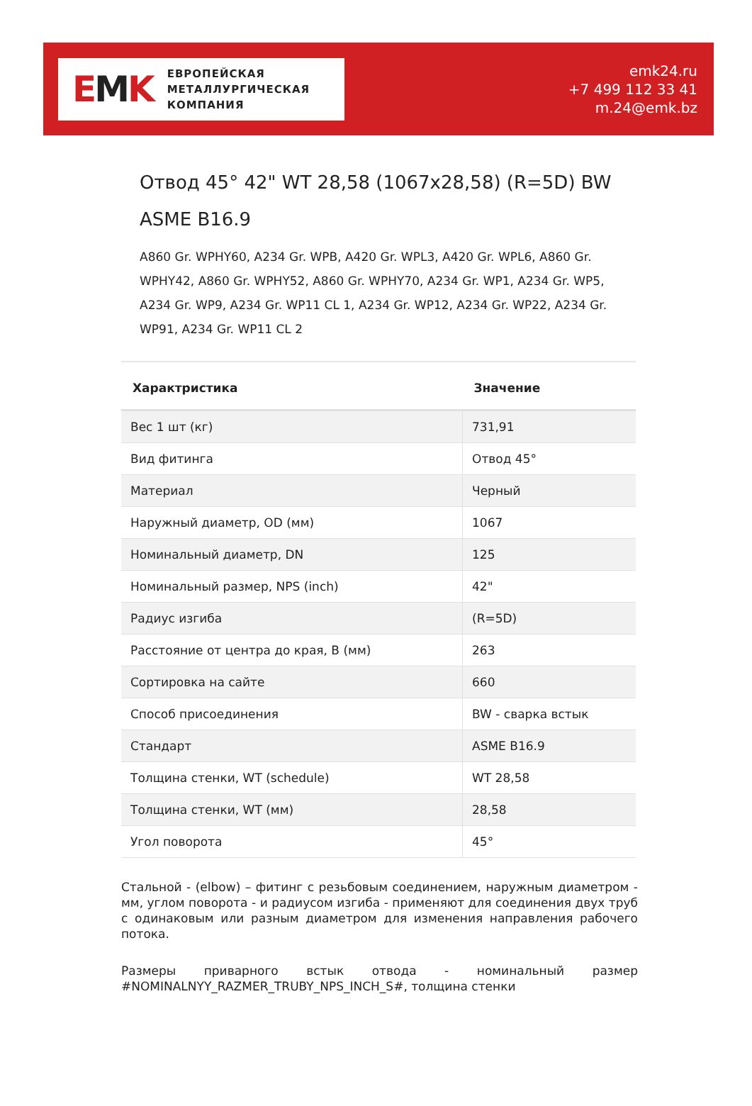EMK
ЕВРОПЕЙСКАЯ
МЕТАЛЛУРГИЧЕСКАЯ
КОМПАНИЯ
emk24.ru
+7 499 112 33 41
m.24@emk.bz
Отвод 45° 42" WT 28,58 (1067x28,58) (R=5D) BW ASME B16.9
A860 Gr. WPHY60, A234 Gr. WPB, A420 Gr. WPL3, A420 Gr. WPL6, A860 Gr. WPHY42, A860 Gr. WPHY52, A860 Gr. WPHY70, A234 Gr. WP1, A234 Gr. WP5, A234 Gr. WP9, A234 Gr. WP11 CL 1, A234 Gr. WP12, A234 Gr. WP22, A234 Gr. WP91, A234 Gr. WP11 CL 2
| Характристика | Значение |
| --- | --- |
| Вес 1 шт (кг) | 731,91 |
| Вид фитинга | Отвод 45° |
| Материал | Черный |
| Наружный диаметр, OD (мм) | 1067 |
| Номинальный диаметр, DN | 125 |
| Номинальный размер, NPS (inch) | 42" |
| Радиус изгиба | (R=5D) |
| Расстояние от центра до края, B (мм) | 263 |
| Сортировка на сайте | 660 |
| Способ присоединения | BW - сварка встык |
| Стандарт | ASME B16.9 |
| Толщина стенки, WT (schedule) | WT 28,58 |
| Толщина стенки, WT (мм) | 28,58 |
| Угол поворота | 45° |
Стальной - (elbow) – фитинг с резьбовым соединением, наружным диаметром - мм, углом поворота - и радиусом изгиба - применяют для соединения двух труб с одинаковым или разным диаметром для изменения направления рабочего потока.
Размеры приварного встык отвода - номинальный размер #NOMINALNYY_RAZMER_TRUBY_NPS_INCH_S#, толщина стенки